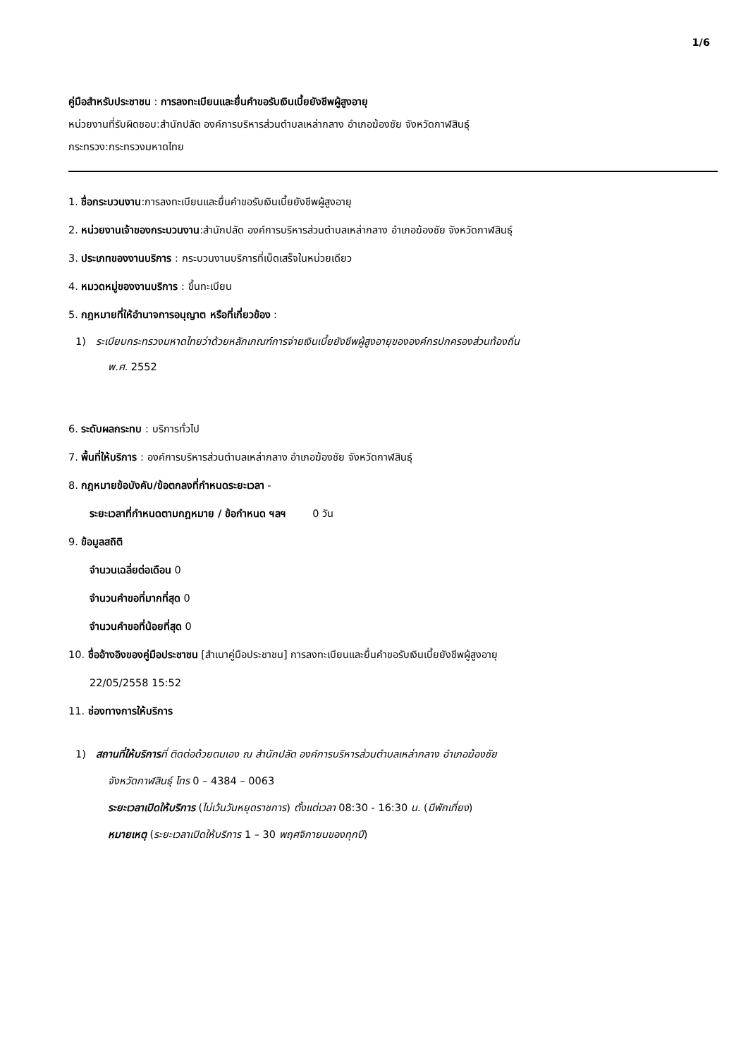1/6
คู่มือสำหรับประชาชน : การลงทะเบียนและยื่นคำขอรับเงินเบี้ยยังชีพผู้สูงอายุ
หน่วยงานที่รับผิดชอบ:สำนักปลัด องค์การบริหารส่วนตำบลเหล่ากลาง อำเภอฆ้องชัย จังหวัดกาฬสินธุ์
กระทรวง:กระทรวงมหาดไทย
1. ชื่อกระบวนงาน:การลงทะเบียนและยื่นคำขอรับเงินเบี้ยยังชีพผู้สูงอายุ
2. หน่วยงานเจ้าของกระบวนงาน:สำนักปลัด องค์การบริหารส่วนตำบลเหล่ากลาง อำเภอฆ้องชัย จังหวัดกาฬสินธุ์
3. ประเภทของงานบริการ : กระบวนงานบริการที่เบ็ดเสร็จในหน่วยเดียว
4. หมวดหมู่ของงานบริการ : ขึ้นทะเบียน
5. กฎหมายที่ให้อำนาจการอนุญาต หรือที่เกี่ยวข้อง :
1) ระเบียบกระทรวงมหาดไทยว่าด้วยหลักเกณฑ์การจ่ายเงินเบี้ยยังชีพผู้สูงอายุขององค์กรปกครองส่วนท้องถิ่น
พ.ศ. 2552
6. ระดับผลกระทบ : บริการทั่วไป
7. พื้นที่ให้บริการ : องค์การบริหารส่วนตำบลเหล่ากลาง อำเภอฆ้องชัย จังหวัดกาฬสินธุ์
8. กฎหมายข้อบังคับ/ข้อตกลงที่กำหนดระยะเวลา -
ระยะเวลาที่กำหนดตามกฎหมาย / ข้อกำหนด ฯลฯ 0 วัน
9. ข้อมูลสถิติ
จำนวนเฉลี่ยต่อเดือน 0
จำนวนคำขอที่มากที่สุด 0
จำนวนคำขอที่น้อยที่สุด 0
10. ชื่ออ้างอิงของคู่มือประชาชน [สำเนาคู่มือประชาชน] การลงทะเบียนและยื่นคำขอรับเงินเบี้ยยังชีพผู้สูงอายุ
22/05/2558 15:52
11. ช่องทางการให้บริการ
1) สถานที่ให้บริการที่ ติดต่อด้วยตนเอง ณ สำนักปลัด องค์การบริหารส่วนตำบลเหล่ากลาง อำเภอฆ้องชัย
จังหวัดกาฬสินธุ์ โทร 0 – 4384 – 0063
ระยะเวลาเปิดให้บริการ (ไม่เว้นวันหยุดราชการ) ตั้งแต่เวลา 08:30 - 16:30 น. (มีพักเที่ยง)
หมายเหตุ (ระยะเวลาเปิดให้บริการ 1 – 30 พฤศจิกายนของทุกปี)